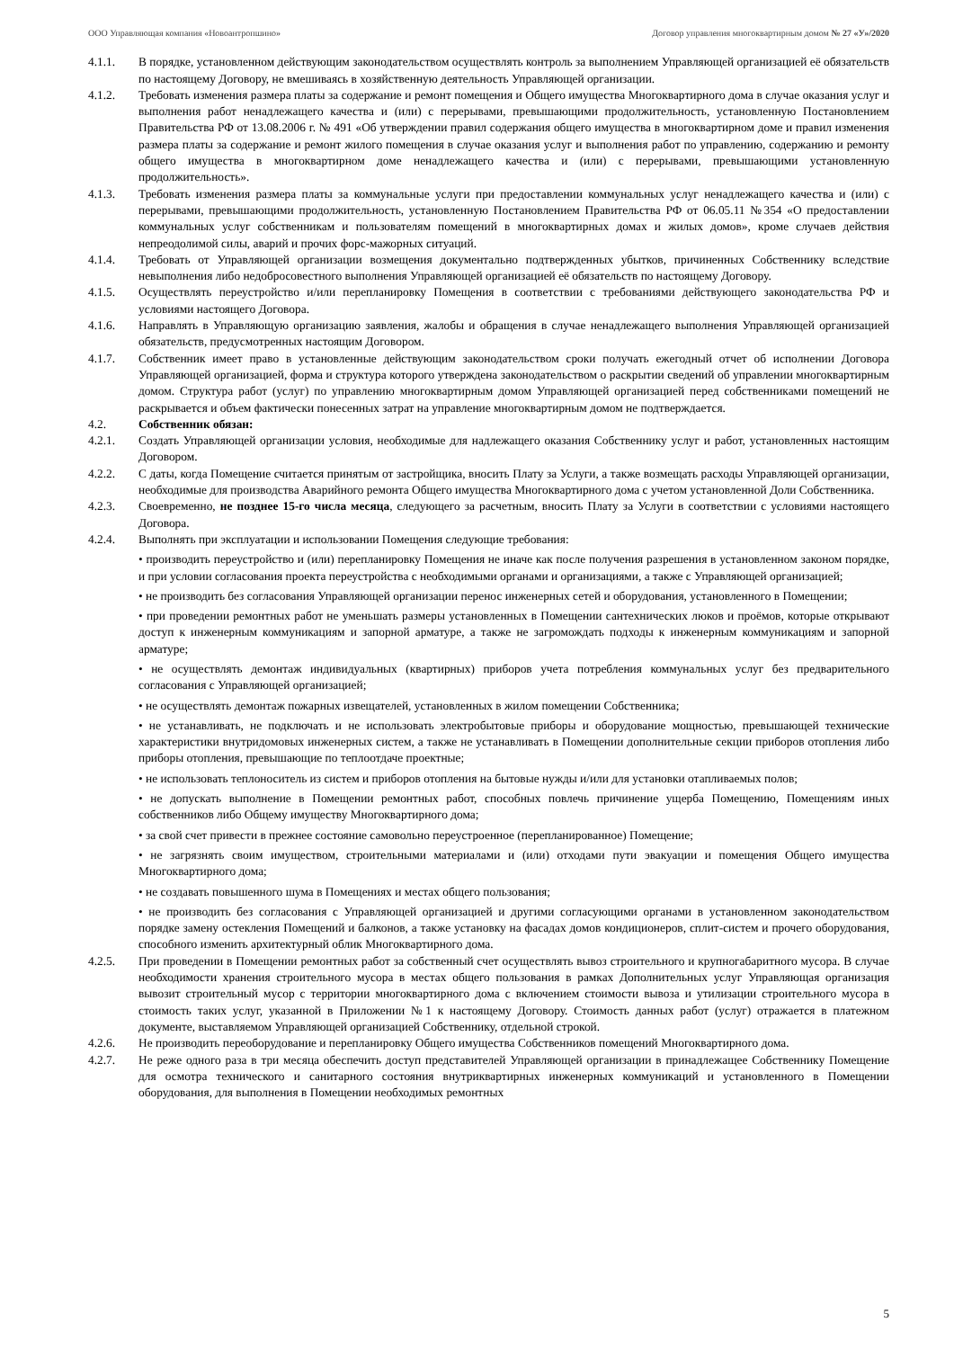ООО Управляющая компания «Новоантропшино» Договор управления многоквартирным домом № 27 «У»/2020
4.1.1. В порядке, установленном действующим законодательством осуществлять контроль за выполнением Управляющей организацией её обязательств по настоящему Договору, не вмешиваясь в хозяйственную деятельность Управляющей организации.
4.1.2. Требовать изменения размера платы за содержание и ремонт помещения и Общего имущества Многоквартирного дома в случае оказания услуг и выполнения работ ненадлежащего качества и (или) с перерывами, превышающими продолжительность, установленную Постановлением Правительства РФ от 13.08.2006 г. № 491 «Об утверждении правил содержания общего имущества в многоквартирном доме и правил изменения размера платы за содержание и ремонт жилого помещения в случае оказания услуг и выполнения работ по управлению, содержанию и ремонту общего имущества в многоквартирном доме ненадлежащего качества и (или) с перерывами, превышающими установленную продолжительность».
4.1.3. Требовать изменения размера платы за коммунальные услуги при предоставлении коммунальных услуг ненадлежащего качества и (или) с перерывами, превышающими продолжительность, установленную Постановлением Правительства РФ от 06.05.11 №354 «О предоставлении коммунальных услуг собственникам и пользователям помещений в многоквартирных домах и жилых домов», кроме случаев действия непреодолимой силы, аварий и прочих форс-мажорных ситуаций.
4.1.4. Требовать от Управляющей организации возмещения документально подтвержденных убытков, причиненных Собственнику вследствие невыполнения либо недобросовестного выполнения Управляющей организацией её обязательств по настоящему Договору.
4.1.5. Осуществлять переустройство и/или перепланировку Помещения в соответствии с требованиями действующего законодательства РФ и условиями настоящего Договора.
4.1.6. Направлять в Управляющую организацию заявления, жалобы и обращения в случае ненадлежащего выполнения Управляющей организацией обязательств, предусмотренных настоящим Договором.
4.1.7. Собственник имеет право в установленные действующим законодательством сроки получать ежегодный отчет об исполнении Договора Управляющей организацией, форма и структура которого утверждена законодательством о раскрытии сведений об управлении многоквартирным домом. Структура работ (услуг) по управлению многоквартирным домом Управляющей организацией перед собственниками помещений не раскрывается и объем фактически понесенных затрат на управление многоквартирным домом не подтверждается.
4.2. Собственник обязан:
4.2.1. Создать Управляющей организации условия, необходимые для надлежащего оказания Собственнику услуг и работ, установленных настоящим Договором.
4.2.2. С даты, когда Помещение считается принятым от застройщика, вносить Плату за Услуги, а также возмещать расходы Управляющей организации, необходимые для производства Аварийного ремонта Общего имущества Многоквартирного дома с учетом установленной Доли Собственника.
4.2.3. Своевременно, не позднее 15-го числа месяца, следующего за расчетным, вносить Плату за Услуги в соответствии с условиями настоящего Договора.
4.2.4. Выполнять при эксплуатации и использовании Помещения следующие требования:
• производить переустройство и (или) перепланировку Помещения не иначе как после получения разрешения в установленном законом порядке, и при условии согласования проекта переустройства с необходимыми органами и организациями, а также с Управляющей организацией;
• не производить без согласования Управляющей организации перенос инженерных сетей и оборудования, установленного в Помещении;
• при проведении ремонтных работ не уменьшать размеры установленных в Помещении сантехнических люков и проёмов, которые открывают доступ к инженерным коммуникациям и запорной арматуре, а также не загромождать подходы к инженерным коммуникациям и запорной арматуре;
• не осуществлять демонтаж индивидуальных (квартирных) приборов учета потребления коммунальных услуг без предварительного согласования с Управляющей организацией;
• не осуществлять демонтаж пожарных извещателей, установленных в жилом помещении Собственника;
• не устанавливать, не подключать и не использовать электробытовые приборы и оборудование мощностью, превышающей технические характеристики внутридомовых инженерных систем, а также не устанавливать в Помещении дополнительные секции приборов отопления либо приборы отопления, превышающие по теплоотдаче проектные;
• не использовать теплоноситель из систем и приборов отопления на бытовые нужды и/или для установки отапливаемых полов;
• не допускать выполнение в Помещении ремонтных работ, способных повлечь причинение ущерба Помещению, Помещениям иных собственников либо Общему имуществу Многоквартирного дома;
• за свой счет привести в прежнее состояние самовольно переустроенное (перепланированное) Помещение;
• не загрязнять своим имуществом, строительными материалами и (или) отходами пути эвакуации и помещения Общего имущества Многоквартирного дома;
• не создавать повышенного шума в Помещениях и местах общего пользования;
• не производить без согласования с Управляющей организацией и другими согласующими органами в установленном законодательством порядке замену остекления Помещений и балконов, а также установку на фасадах домов кондиционеров, сплит-систем и прочего оборудования, способного изменить архитектурный облик Многоквартирного дома.
4.2.5. При проведении в Помещении ремонтных работ за собственный счет осуществлять вывоз строительного и крупногабаритного мусора. В случае необходимости хранения строительного мусора в местах общего пользования в рамках Дополнительных услуг Управляющая организация вывозит строительный мусор с территории многоквартирного дома с включением стоимости вывоза и утилизации строительного мусора в стоимость таких услуг, указанной в Приложении №1 к настоящему Договору. Стоимость данных работ (услуг) отражается в платежном документе, выставляемом Управляющей организацией Собственнику, отдельной строкой.
4.2.6. Не производить переоборудование и перепланировку Общего имущества Собственников помещений Многоквартирного дома.
4.2.7. Не реже одного раза в три месяца обеспечить доступ представителей Управляющей организации в принадлежащее Собственнику Помещение для осмотра технического и санитарного состояния внутриквартирных инженерных коммуникаций и установленного в Помещении оборудования, для выполнения в Помещении необходимых ремонтных
5